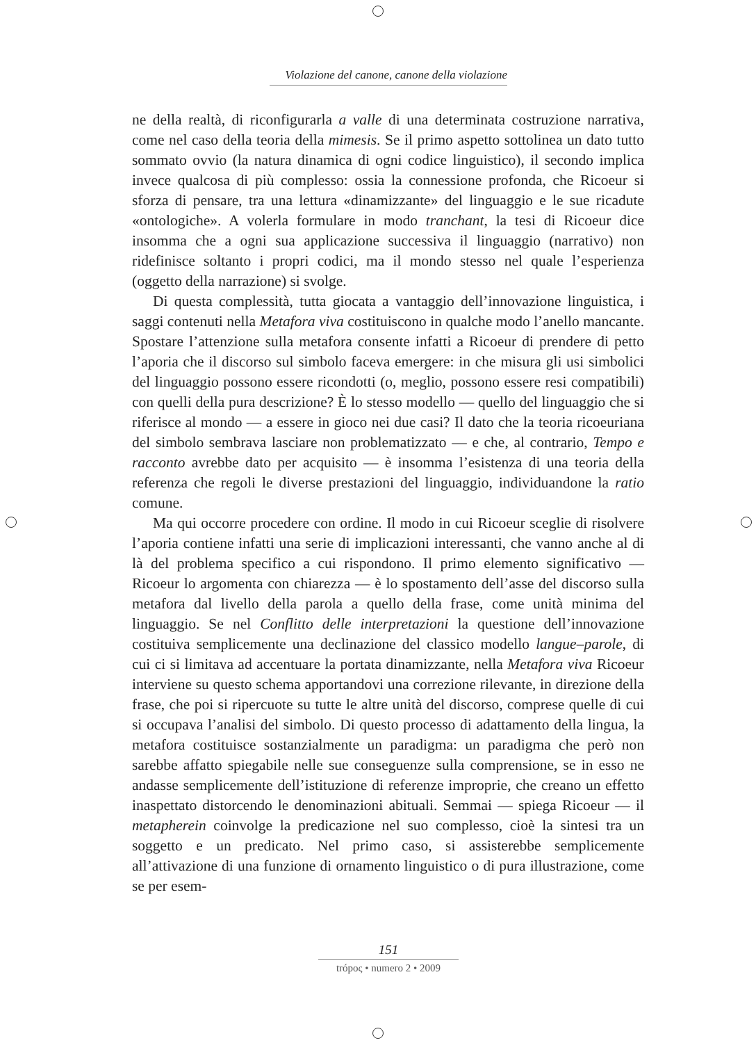Violazione del canone, canone della violazione
ne della realtà, di riconfigurarla a valle di una determinata costruzione narrativa, come nel caso della teoria della mimesis. Se il primo aspetto sottolinea un dato tutto sommato ovvio (la natura dinamica di ogni codice linguistico), il secondo implica invece qualcosa di più complesso: ossia la connessione profonda, che Ricoeur si sforza di pensare, tra una lettura «dinamizzante» del linguaggio e le sue ricadute «ontologiche». A volerla formulare in modo tranchant, la tesi di Ricoeur dice insomma che a ogni sua applicazione successiva il linguaggio (narrativo) non ridefinisce soltanto i propri codici, ma il mondo stesso nel quale l’esperienza (oggetto della narrazione) si svolge.
Di questa complessità, tutta giocata a vantaggio dell’innovazione linguistica, i saggi contenuti nella Metafora viva costituiscono in qualche modo l’anello mancante. Spostare l’attenzione sulla metafora consente infatti a Ricoeur di prendere di petto l’aporia che il discorso sul simbolo faceva emergere: in che misura gli usi simbolici del linguaggio possono essere ricondotti (o, meglio, possono essere resi compatibili) con quelli della pura descrizione? È lo stesso modello — quello del linguaggio che si riferisce al mondo — a essere in gioco nei due casi? Il dato che la teoria ricoeuriana del simbolo sembrava lasciare non problematizzato — e che, al contrario, Tempo e racconto avrebbe dato per acquisito — è insomma l’esistenza di una teoria della referenza che regoli le diverse prestazioni del linguaggio, individuandone la ratio comune.
Ma qui occorre procedere con ordine. Il modo in cui Ricoeur sceglie di risolvere l’aporia contiene infatti una serie di implicazioni interessanti, che vanno anche al di là del problema specifico a cui rispondono. Il primo elemento significativo — Ricoeur lo argomenta con chiarezza — è lo spostamento dell’asse del discorso sulla metafora dal livello della parola a quello della frase, come unità minima del linguaggio. Se nel Conflitto delle interpretazioni la questione dell’innovazione costituiva semplicemente una declinazione del classico modello langue–parole, di cui ci si limitava ad accentuare la portata dinamizzante, nella Metafora viva Ricoeur interviene su questo schema apportandovi una correzione rilevante, in direzione della frase, che poi si ripercuote su tutte le altre unità del discorso, comprese quelle di cui si occupava l’analisi del simbolo. Di questo processo di adattamento della lingua, la metafora costituisce sostanzialmente un paradigma: un paradigma che però non sarebbe affatto spiegabile nelle sue conseguenze sulla comprensione, se in esso ne andasse semplicemente dell’istituzione di referenze improprie, che creano un effetto inaspettato distorcendo le denominazioni abituali. Semmai — spiega Ricoeur — il metapherein coinvolge la predicazione nel suo complesso, cioè la sintesi tra un soggetto e un predicato. Nel primo caso, si assisterebbe semplicemente all’attivazione di una funzione di ornamento linguistico o di pura illustrazione, come se per esem-
151
trópoς • numero 2 • 2009